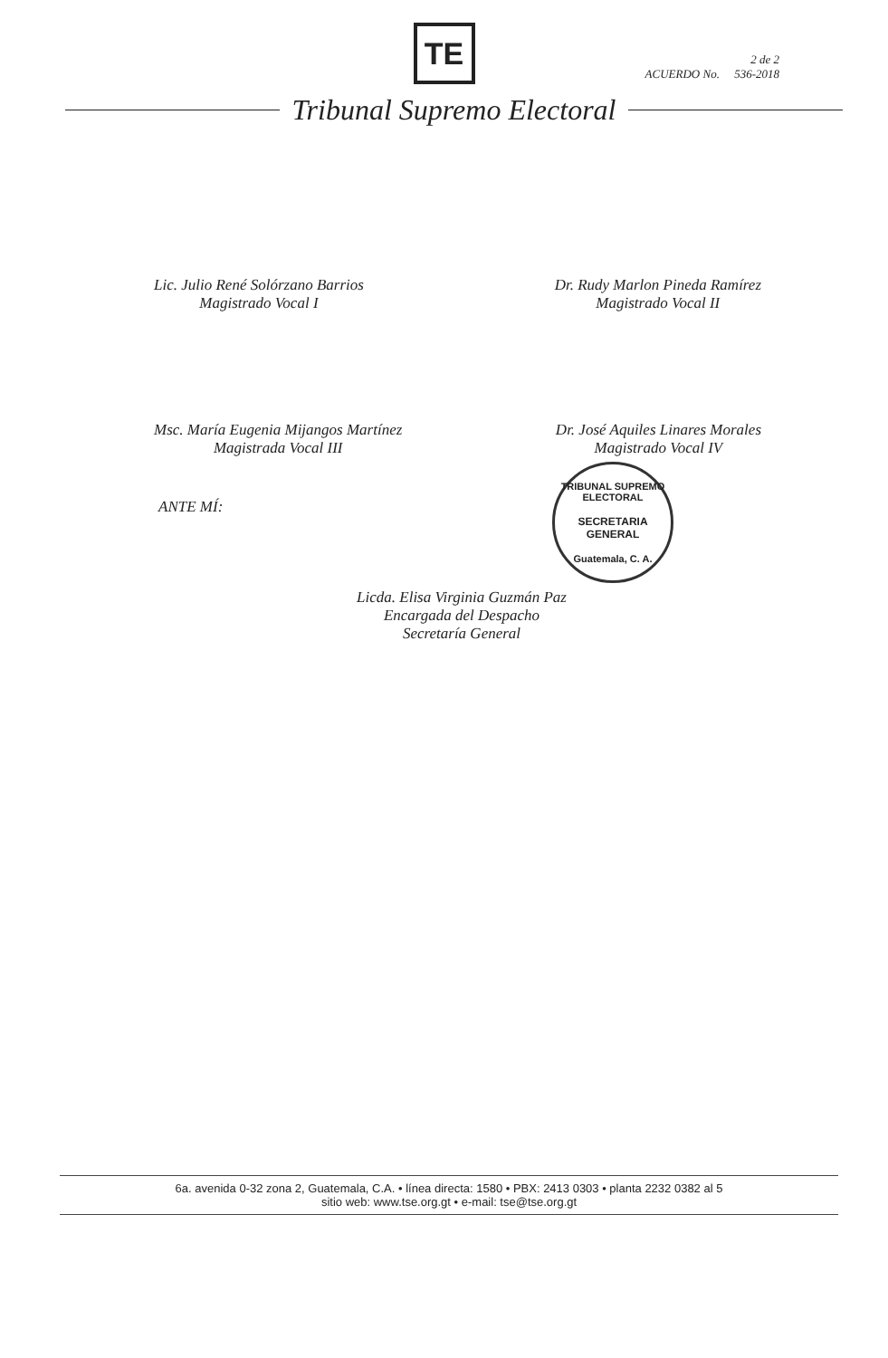TE
2 de 2
ACUERDO No. 536-2018
Tribunal Supremo Electoral
Lic. Julio René Solórzano Barrios
Magistrado Vocal I
Dr. Rudy Marlon Pineda Ramírez
Magistrado Vocal II
Msc. María Eugenia Mijangos Martínez
Magistrada Vocal III
Dr. José Aquiles Linares Morales
Magistrado Vocal IV
ANTE MÍ:
Licda. Elisa Virginia Guzmán Paz
Encargada del Despacho
Secretaría General
TRIBUNAL SUPREMO ELECTORAL
SECRETARIA
GENERAL
Guatemala, C. A.
6a. avenida 0-32 zona 2, Guatemala, C.A. • línea directa: 1580 • PBX: 2413 0303 • planta 2232 0382 al 5
sitio web: www.tse.org.gt • e-mail: tse@tse.org.gt